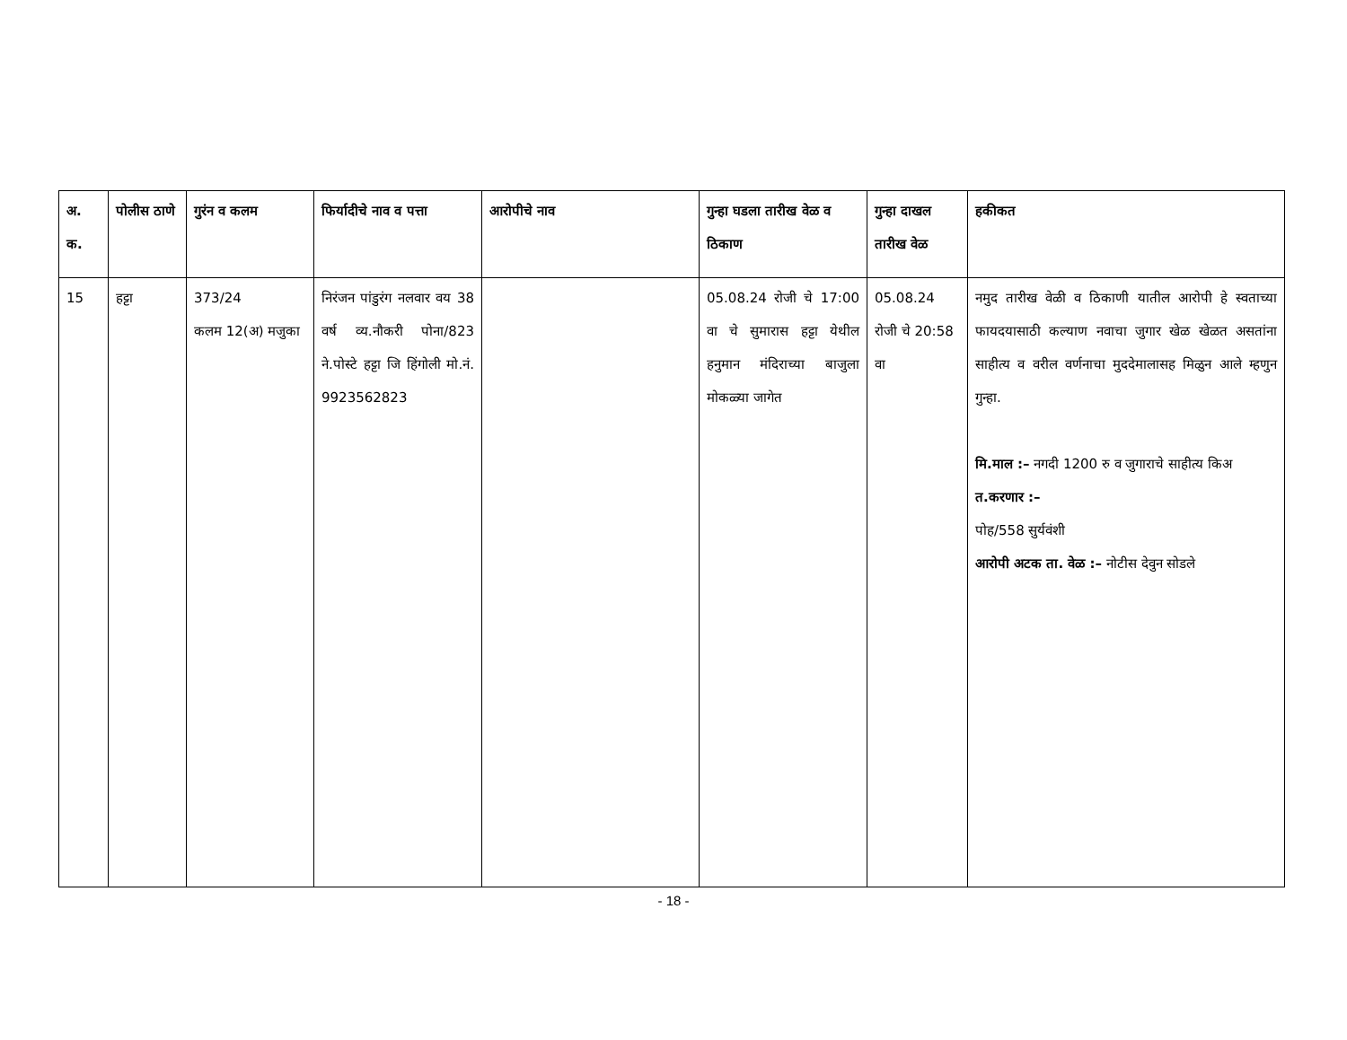| अ. क. | पोलीस ठाणे | गुरंन व कलम | फिर्यादीचे नाव व पत्ता | आरोपीचे नाव | गुन्हा घडला तारीख वेळ व ठिकाण | गुन्हा दाखल तारीख वेळ | हकीकत |
| --- | --- | --- | --- | --- | --- | --- | --- |
| 15 | हट्टा | 373/24 कलम 12(अ) मजुका | निरंजन पांडुरंग नलवार वय 38 वर्ष व्य.नौकरी पोना/823 ने.पोस्टे हट्टा जि हिंगोली मो.नं. 9923562823 | | 05.08.24 रोजी चे 17:00 वा चे सुमारास हट्टा येथील हनुमान मंदिराच्या बाजुला मोकळ्या जागेत | 05.08.24 रोजी चे 20:58 वा | नमुद तारीख वेळी व ठिकाणी यातील आरोपी हे स्वताच्या फायदयासाठी कल्याण नवाचा जुगार खेळ खेळत असतांना साहीत्य व वरील वर्णनाचा मुददेमालासह मिळुन आले म्हणुन गुन्हा. मि.माल :– नगदी 1200 रु व जुगाराचे साहीत्य किअ त.करणार :– पोह/558 सुर्यवंशी आरोपी अटक ता. वेळ :– नोटीस देवुन सोडले |
- 18 -